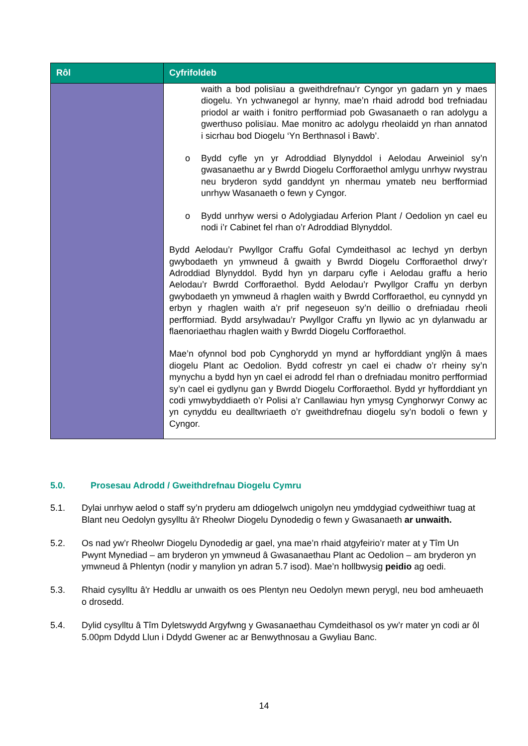| Rôl | Cyfrifoldeb |
| --- | --- |
| | waith a bod polisïau a gweithdrefnau’r Cyngor yn gadarn yn y maes diogelu. Yn ychwanegol ar hynny, mae’n rhaid adrodd bod trefniadau priodol ar waith i fonitro perfformiad pob Gwasanaeth o ran adolygu a gwerthuso polisïau. Mae monitro ac adolygu rheolaidd yn rhan annatod i sicrhau bod Diogelu ‘Yn Berthnasol i Bawb’. o Bydd cyfle yn yr Adroddiad Blynyddol i Aelodau Arweiniol sy’n gwasanaethu ar y Bwrdd Diogelu Corfforaethol amlygu unrhyw rwystrau neu bryderon sydd ganddynt yn nhermau ymateb neu berfformiad unrhyw Wasanaeth o fewn y Cyngor. o Bydd unrhyw wersi o Adolygiadau Arferion Plant / Oedolion yn cael eu nodi i’r Cabinet fel rhan o’r Adroddiad Blynyddol. Bydd Aelodau’r Pwyllgor Craffu Gofal Cymdeithasol ac Iechyd yn derbyn gwybodaeth yn ymwneud â gwaith y Bwrdd Diogelu Corfforaethol drwy’r Adroddiad Blynyddol. Bydd hyn yn darparu cyfle i Aelodau graffu a herio Aelodau’r Bwrdd Corfforaethol. Bydd Aelodau’r Pwyllgor Craffu yn derbyn gwybodaeth yn ymwneud â rhaglen waith y Bwrdd Corfforaethol, eu cynnydd yn erbyn y rhaglen waith a’r prif negeseuon sy’n deillio o drefniadau rheoli perfformiad. Bydd arsylwadau’r Pwyllgor Craffu yn llywio ac yn dylanwadu ar flaenoriaethau rhaglen waith y Bwrdd Diogelu Corfforaethol. Mae’n ofynnol bod pob Cynghorydd yn mynd ar hyfforddiant ynglŷn â maes diogelu Plant ac Oedolion. Bydd cofrestr yn cael ei chadw o’r rheiny sy’n mynychu a bydd hyn yn cael ei adrodd fel rhan o drefniadau monitro perfformiad sy’n cael ei gydlynu gan y Bwrdd Diogelu Corfforaethol. Bydd yr hyfforddiant yn codi ymwybyddiaeth o’r Polisi a’r Canllawiau hyn ymysg Cynghorwyr Conwy ac yn cynyddu eu dealltwriaeth o’r gweithdrefnau diogelu sy’n bodoli o fewn y Cyngor. |
5.0. Prosesau Adrodd / Gweithdrefnau Diogelu Cymru
5.1. Dylai unrhyw aelod o staff sy’n pryderu am ddiogelwch unigolyn neu ymddygiad cydweithiwr tuag at Blant neu Oedolyn gysylltu â'r Rheolwr Diogelu Dynodedig o fewn y Gwasanaeth ar unwaith.
5.2. Os nad yw’r Rheolwr Diogelu Dynodedig ar gael, yna mae’n rhaid atgyfeirio’r mater at y Tîm Un Pwynt Mynediad – am bryderon yn ymwneud â Gwasanaethau Plant ac Oedolion – am bryderon yn ymwneud â Phlentyn (nodir y manylion yn adran 5.7 isod). Mae’n hollbwysig peidio ag oedi.
5.3. Rhaid cysylltu â'r Heddlu ar unwaith os oes Plentyn neu Oedolyn mewn perygl, neu bod amheuaeth o drosedd.
5.4. Dylid cysylltu â Tîm Dyletswydd Argyfwng y Gwasanaethau Cymdeithasol os yw’r mater yn codi ar ôl 5.00pm Ddydd Llun i Ddydd Gwener ac ar Benwythnosau a Gwyliau Banc.
14